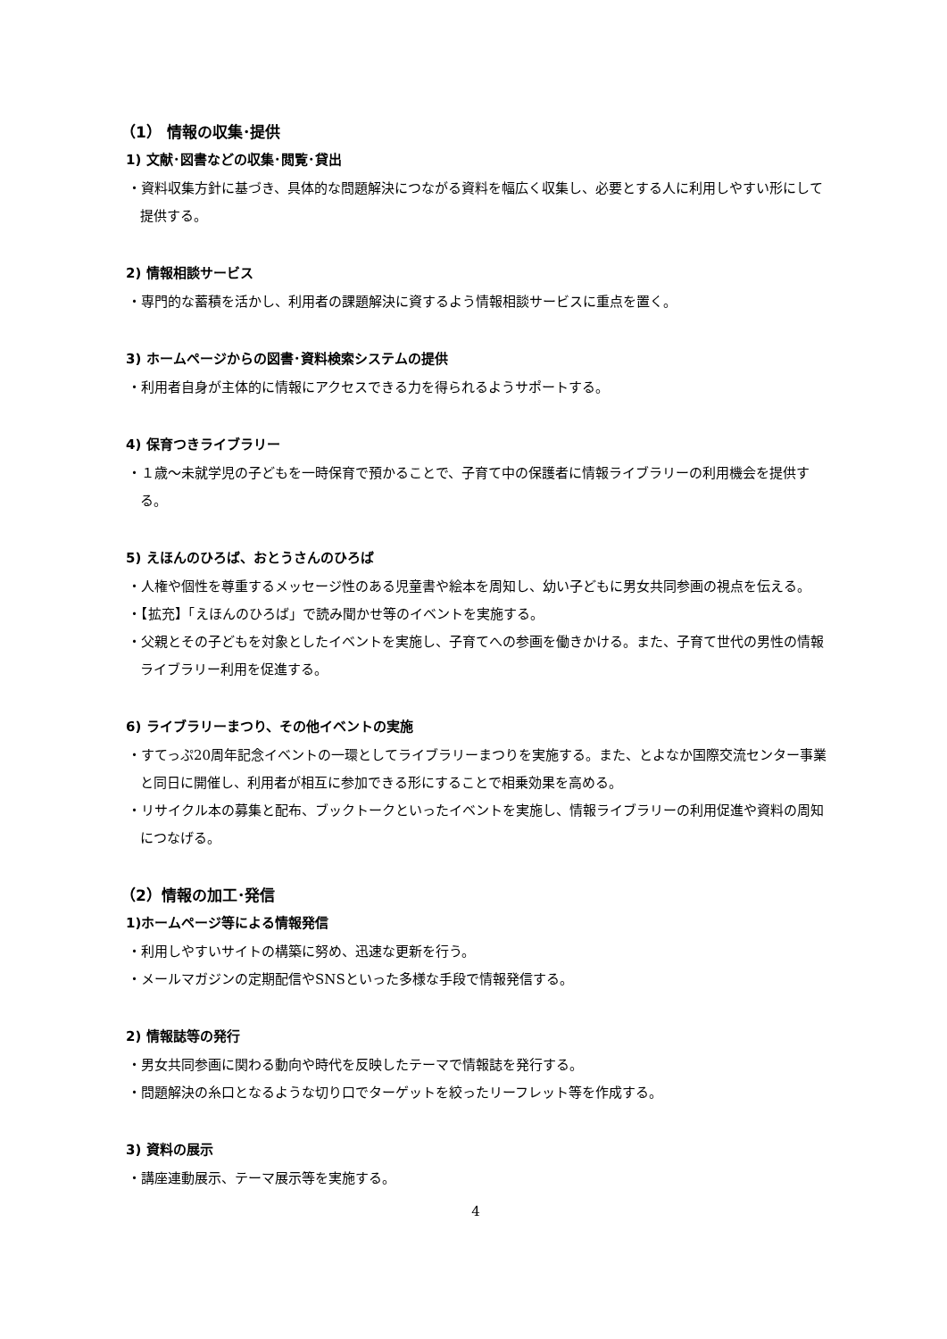（1） 情報の収集･提供
1) 文献･図書などの収集･閲覧･貸出
・資料収集方針に基づき、具体的な問題解決につながる資料を幅広く収集し、必要とする人に利用しやすい形にして提供する。
2) 情報相談サービス
・専門的な蓄積を活かし、利用者の課題解決に資するよう情報相談サービスに重点を置く。
3) ホームページからの図書･資料検索システムの提供
・利用者自身が主体的に情報にアクセスできる力を得られるようサポートする。
4) 保育つきライブラリー
・１歳～未就学児の子どもを一時保育で預かることで、子育て中の保護者に情報ライブラリーの利用機会を提供する。
5) えほんのひろば、おとうさんのひろば
・人権や個性を尊重するメッセージ性のある児童書や絵本を周知し、幼い子どもに男女共同参画の視点を伝える。
・【拡充】「えほんのひろば」で読み聞かせ等のイベントを実施する。
・父親とその子どもを対象としたイベントを実施し、子育てへの参画を働きかける。また、子育て世代の男性の情報ライブラリー利用を促進する。
6) ライブラリーまつり、その他イベントの実施
・すてっぷ20周年記念イベントの一環としてライブラリーまつりを実施する。また、とよなか国際交流センター事業と同日に開催し、利用者が相互に参加できる形にすることで相乗効果を高める。
・リサイクル本の募集と配布、ブックトークといったイベントを実施し、情報ライブラリーの利用促進や資料の周知につなげる。
（2）情報の加工･発信
1)ホームページ等による情報発信
・利用しやすいサイトの構築に努め、迅速な更新を行う。
・メールマガジンの定期配信やSNSといった多様な手段で情報発信する。
2) 情報誌等の発行
・男女共同参画に関わる動向や時代を反映したテーマで情報誌を発行する。
・問題解決の糸口となるような切り口でターゲットを絞ったリーフレット等を作成する。
3) 資料の展示
・講座連動展示、テーマ展示等を実施する。
4